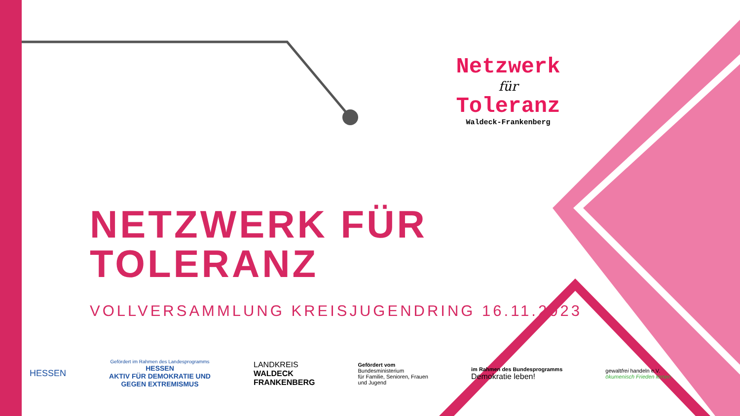Netzwerk
für
Toleranz
Waldeck-Frankenberg
NETZWERK FÜR
TOLERANZ
VOLLVERSAMMLUNG KREISJUGENDRING 16.11.2023
HESSEN
Gefördert im Rahmen des Landesprogramms
HESSEN
AKTIV FÜR DEMOKRATIE UND
GEGEN EXTREMISMUS
LANDKREIS
WALDECK
FRANKENBERG
Gefördert vom
Bundesministerium
für Familie, Senioren, Frauen
und Jugend
im Rahmen des Bundesprogramms
Demokratie leben!
gewaltfrei handeln e.V.
ökumenisch Frieden lernen